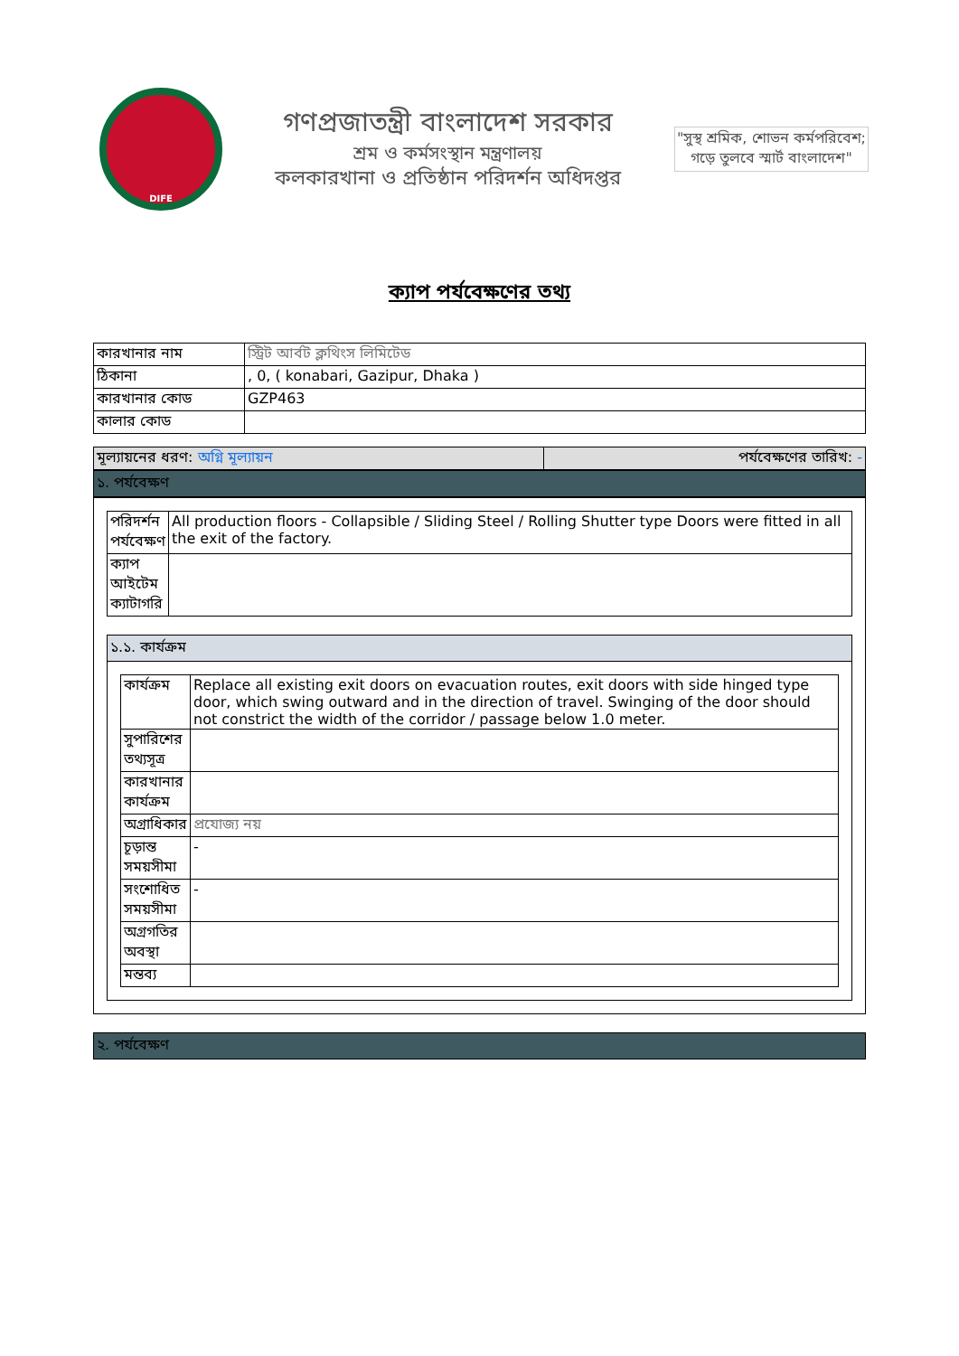DIFE
গণপ্রজাতন্ত্রী বাংলাদেশ সরকার
শ্রম ও কর্মসংস্থান মন্ত্রণালয়
কলকারখানা ও প্রতিষ্ঠান পরিদর্শন অধিদপ্তর
"সুস্থ শ্রমিক, শোভন কর্মপরিবেশ;
গড়ে তুলবে স্মার্ট বাংলাদেশ"
ক্যাপ পর্যবেক্ষণের তথ্য
| কারখানার নাম | স্ট্রিট আর্বট ক্লথিংস লিমিটেড |
| ঠিকানা | , 0, ( konabari, Gazipur, Dhaka ) |
| কারখানার কোড | GZP463 |
| কালার কোড | |
| মূল্যায়নের ধরণ: অগ্নি মূল্যায়ন | পর্যবেক্ষণের তারিখ: - |
১. পর্যবেক্ষণ
| পরিদর্শন পর্যবেক্ষণ | All production floors - Collapsible / Sliding Steel / Rolling Shutter type Doors were fitted in all the exit of the factory. |
| ক্যাপ আইটেম ক্যাটাগরি | |
১.১. কার্যক্রম
| কার্যক্রম | Replace all existing exit doors on evacuation routes, exit doors with side hinged type door, which swing outward and in the direction of travel. Swinging of the door should not constrict the width of the corridor / passage below 1.0 meter. |
| সুপারিশের তথ্যসূত্র | |
| কারখানার কার্যক্রম | |
| অগ্রাধিকার | প্রযোজ্য নয় |
| চূড়ান্ত সময়সীমা | - |
| সংশোধিত সময়সীমা | - |
| অগ্রগতির অবস্থা | |
| মন্তব্য | |
২. পর্যবেক্ষণ